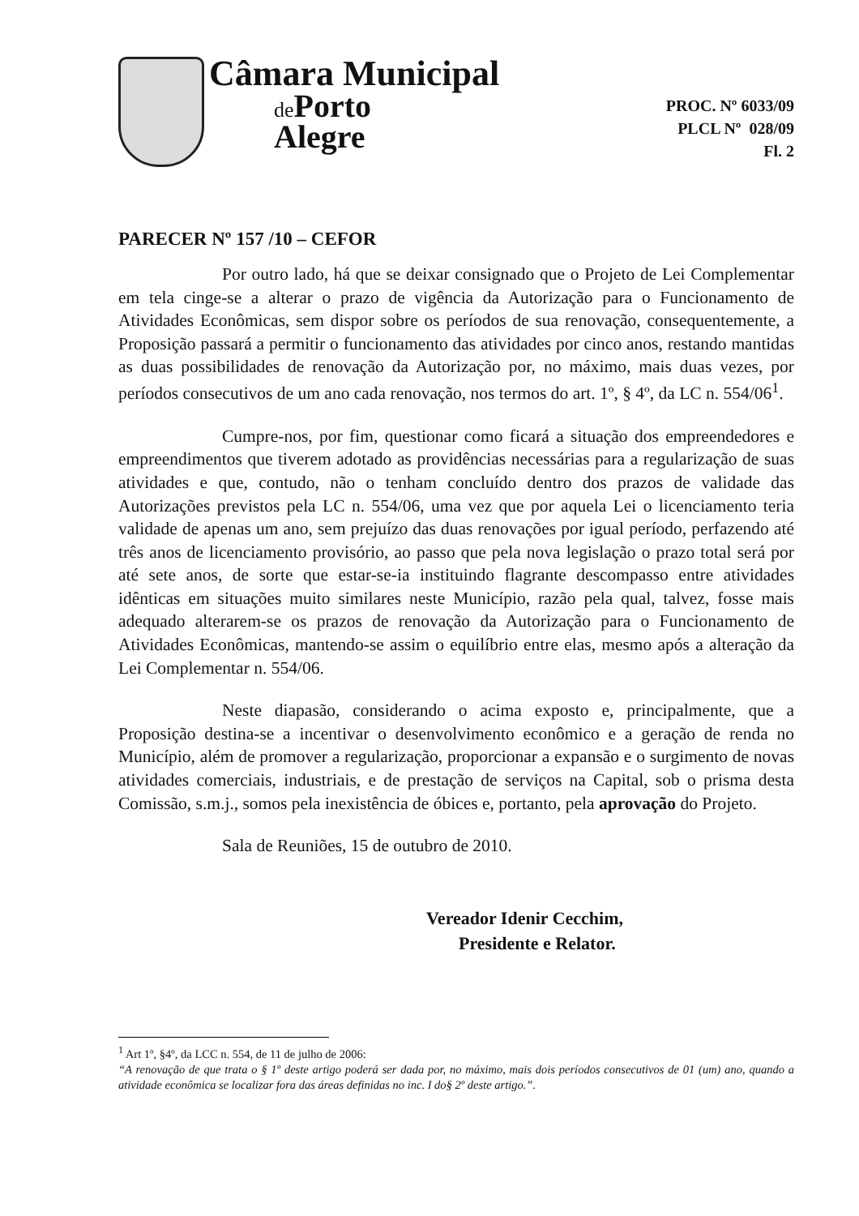Câmara Municipal
de Porto
Alegre
PROC. Nº 6033/09
PLCL Nº 028/09
Fl. 2
PARECER Nº 157 /10 – CEFOR
Por outro lado, há que se deixar consignado que o Projeto de Lei Complementar em tela cinge-se a alterar o prazo de vigência da Autorização para o Funcionamento de Atividades Econômicas, sem dispor sobre os períodos de sua renovação, consequentemente, a Proposição passará a permitir o funcionamento das atividades por cinco anos, restando mantidas as duas possibilidades de renovação da Autorização por, no máximo, mais duas vezes, por períodos consecutivos de um ano cada renovação, nos termos do art. 1º, § 4º, da LC n. 554/06<sup>1</sup>.
Cumpre-nos, por fim, questionar como ficará a situação dos empreendedores e empreendimentos que tiverem adotado as providências necessárias para a regularização de suas atividades e que, contudo, não o tenham concluído dentro dos prazos de validade das Autorizações previstos pela LC n. 554/06, uma vez que por aquela Lei o licenciamento teria validade de apenas um ano, sem prejuízo das duas renovações por igual período, perfazendo até três anos de licenciamento provisório, ao passo que pela nova legislação o prazo total será por até sete anos, de sorte que estar-se-ia instituindo flagrante descompasso entre atividades idênticas em situações muito similares neste Município, razão pela qual, talvez, fosse mais adequado alterarem-se os prazos de renovação da Autorização para o Funcionamento de Atividades Econômicas, mantendo-se assim o equilíbrio entre elas, mesmo após a alteração da Lei Complementar n. 554/06.
Neste diapasão, considerando o acima exposto e, principalmente, que a Proposição destina-se a incentivar o desenvolvimento econômico e a geração de renda no Município, além de promover a regularização, proporcionar a expansão e o surgimento de novas atividades comerciais, industriais, e de prestação de serviços na Capital, sob o prisma desta Comissão, s.m.j., somos pela inexistência de óbices e, portanto, pela aprovação do Projeto.
Sala de Reuniões, 15 de outubro de 2010.
Vereador Idenir Cecchim,
Presidente e Relator.
<sup>1</sup> Art 1º, §4º, da LCC n. 554, de 11 de julho de 2006:
“A renovação de que trata o § 1º deste artigo poderá ser dada por, no máximo, mais dois períodos consecutivos de 01 (um) ano, quando a atividade econômica se localizar fora das áreas definidas no inc. I do§ 2º deste artigo.”.